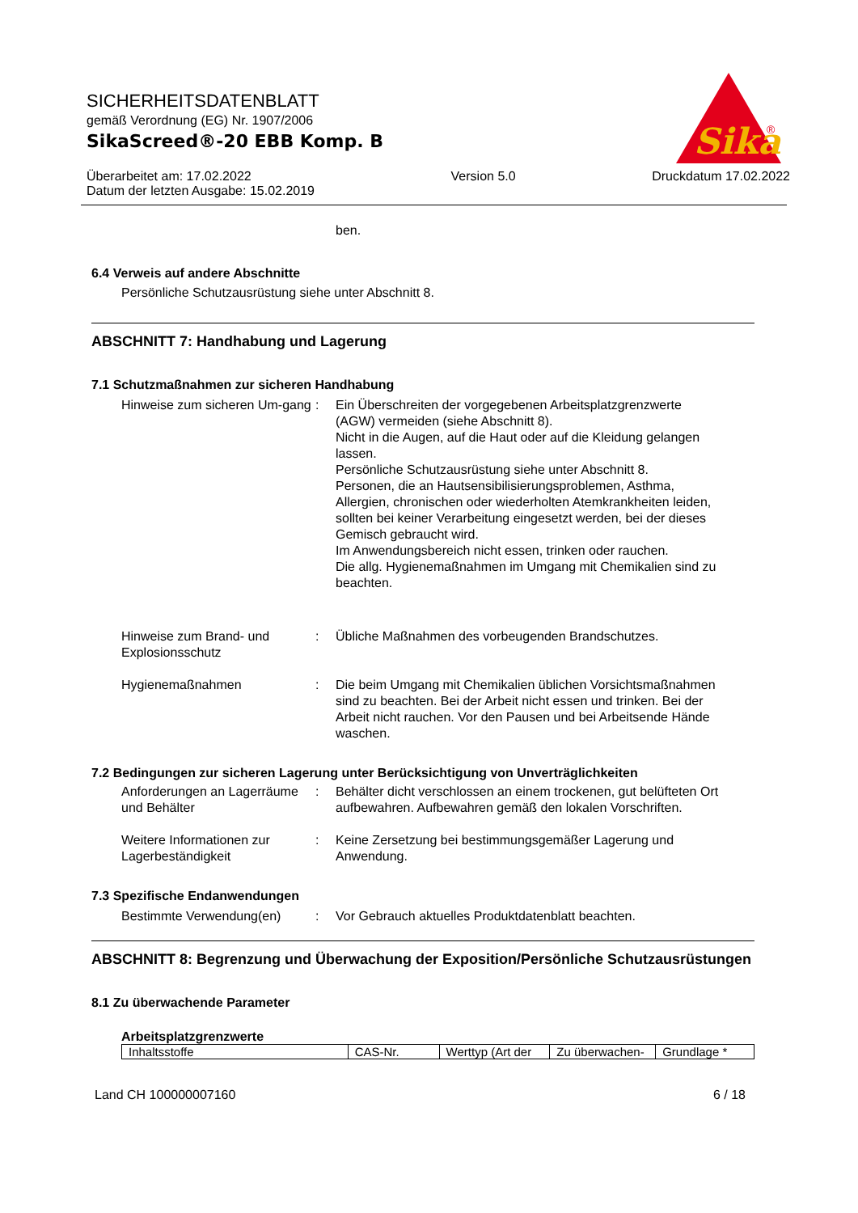SICHERHEITSDATENBLATT
gemäß Verordnung (EG) Nr. 1907/2006
SikaScreed®-20 EBB Komp. B
Überarbeitet am: 17.02.2022
Datum der letzten Ausgabe: 15.02.2019
Version 5.0 Druckdatum 17.02.2022
Sika
®
ben.
6.4 Verweis auf andere Abschnitte
Persönliche Schutzausrüstung siehe unter Abschnitt 8.
ABSCHNITT 7: Handhabung und Lagerung
7.1 Schutzmaßnahmen zur sicheren Handhabung
Hinweise zum sicheren Um-gang
: Ein Überschreiten der vorgegebenen Arbeitsplatzgrenzwerte (AGW) vermeiden (siehe Abschnitt 8).
Nicht in die Augen, auf die Haut oder auf die Kleidung gelangen lassen.
Persönliche Schutzausrüstung siehe unter Abschnitt 8.
Personen, die an Hautsensibilisierungsproblemen, Asthma, Allergien, chronischen oder wiederholten Atemkrankheiten leiden, sollten bei keiner Verarbeitung eingesetzt werden, bei der dieses Gemisch gebraucht wird.
Im Anwendungsbereich nicht essen, trinken oder rauchen.
Die allg. Hygienemaßnahmen im Umgang mit Chemikalien sind zu beachten.
Hinweise zum Brand- und Explosionsschutz
: Übliche Maßnahmen des vorbeugenden Brandschutzes.
Hygienemaßnahmen : Die beim Umgang mit Chemikalien üblichen Vorsichtsmaßnahmen sind zu beachten. Bei der Arbeit nicht essen und trinken. Bei der Arbeit nicht rauchen. Vor den Pausen und bei Arbeitsende Hände waschen.
7.2 Bedingungen zur sicheren Lagerung unter Berücksichtigung von Unverträglichkeiten
Anforderungen an Lagerräume und Behälter
: Behälter dicht verschlossen an einem trockenen, gut belüfteten Ort aufbewahren. Aufbewahren gemäß den lokalen Vorschriften.
Weitere Informationen zur Lagerbeständigkeit
: Keine Zersetzung bei bestimmungsgemäßer Lagerung und Anwendung.
7.3 Spezifische Endanwendungen
Bestimmte Verwendung(en) : Vor Gebrauch aktuelles Produktdatenblatt beachten.
ABSCHNITT 8: Begrenzung und Überwachung der Exposition/Persönliche Schutzausrüstungen
8.1 Zu überwachende Parameter
Arbeitsplatzgrenzwerte
| Inhaltsstoffe | CAS-Nr. | Werttyp (Art der | Zu überwachen- | Grundlage * |
| --- | --- | --- | --- | --- |
Land CH 100000007160 6 / 18